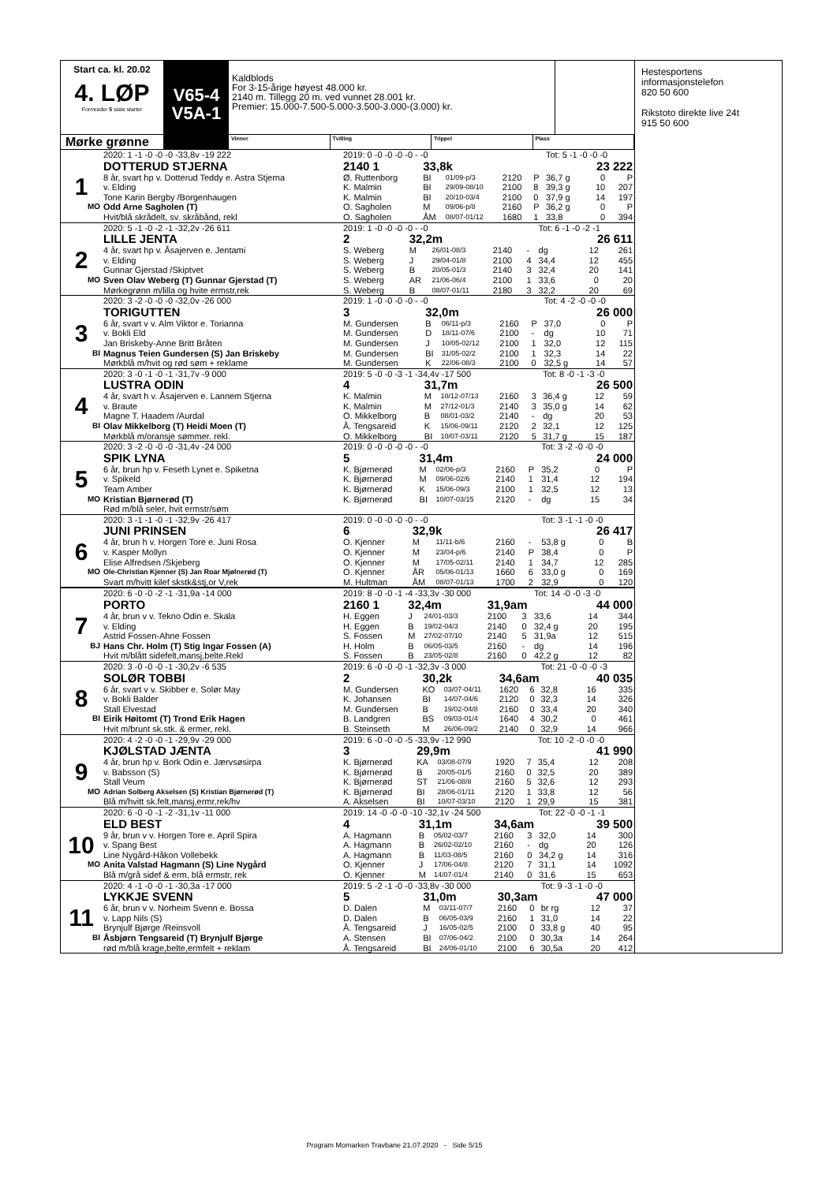Start ca. kl. 20.02
4. LØP
Formrader 5 siste starter
Mørke grønne
V65-4
V5A-1
Kaldblods
For 3-15-årige høyest 48.000 kr.
2140 m. Tillegg 20 m. ved vunnet 28.001 kr.
Premier: 15.000-7.500-5.000-3.500-3.000-(3.000) kr.
Vinner Tvilling Trippel Plass
| | 2020: 1 -1 -0 -0 -0 -33,8v -19 222 | 2019: 0 -0 -0 -0 -0 - -0 | | | | | Tot: 5 -1 -0 -0 -0 | | |
| | DOTTERUD STJERNA | 2140 1 | 33,8k | | | 23 222 | | | |
| 1 | 8 år, svart hp v. Dotterud Teddy e. Astra Stjerna | Ø. Ruttenborg | BI | 01/09-p/3 | 2120 | P | 36,7 g | 0 | P |
| | v. Elding | K. Malmin | BI | 29/09-08/10 | 2100 | 8 | 39,3 g | 10 | 207 |
| | Tone Karin Bergby /Borgenhaugen | K. Malmin | BI | 20/10-03/4 | 2100 | 0 | 37,9 g | 14 | 197 |
| MO | Odd Arne Sagholen (T) | O. Sagholen | M | 09/06-p/8 | 2160 | P | 36,2 g | 0 | P |
| | Hvit/blå skrådelt, sv. skråbånd, rekl | O. Sagholen | ÅM | 08/07-01/12 | 1680 | 1 | 33,8 | 0 | 394 |
| | 2020: 5 -1 -0 -2 -1 -32,2v -26 611 | 2019: 1 -0 -0 -0 -0 - -0 | | | | | Tot: 6 -1 -0 -2 -1 | | |
| | LILLE JENTA | 2 | 32,2m | | | 26 611 | | | |
| 2 | 4 år, svart hp v. Åsajerven e. Jentami | S. Weberg | M | 26/01-08/3 | 2140 | - | dg | 12 | 261 |
| | v. Elding | S. Weberg | J | 29/04-01/8 | 2100 | 4 | 34,4 | 12 | 455 |
| | Gunnar Gjerstad /Skiptvet | S. Weberg | B | 20/05-01/3 | 2140 | 3 | 32,4 | 20 | 141 |
| MO | Sven Olav Weberg (T) Gunnar Gjerstad (T) | S. Weberg | AR | 21/06-06/4 | 2100 | 1 | 33,6 | 0 | 20 |
| | Mørkegrønn m/lilla og hvite ermstr,rek | S. Weberg | B | 08/07-01/11 | 2180 | 3 | 32,2 | 20 | 69 |
| | 2020: 3 -2 -0 -0 -0 -32,0v -26 000 | 2019: 1 -0 -0 -0 -0 - -0 | | | | | Tot: 4 -2 -0 -0 -0 | | |
| | TORIGUTTEN | 3 | 32,0m | | | 26 000 | | | |
| 3 | 6 år, svart v v. Alm Viktor e. Torianna | M. Gundersen | B | 06/11-p/3 | 2160 | P | 37,0 | 0 | P |
| | v. Bokli Eld | M. Gundersen | D | 18/11-07/6 | 2100 | - | dg | 10 | 71 |
| | Jan Briskeby-Anne Britt Bråten | M. Gundersen | J | 10/05-02/12 | 2100 | 1 | 32,0 | 12 | 115 |
| BI | Magnus Teien Gundersen (S) Jan Briskeby | M. Gundersen | BI | 31/05-02/2 | 2100 | 1 | 32,3 | 14 | 22 |
| | Mørkblå m/hvit og rød søm + reklame | M. Gundersen | K | 22/06-08/3 | 2100 | 0 | 32,5 g | 14 | 57 |
| | 2020: 3 -0 -1 -0 -1 -31,7v -9 000 | 2019: 5 -0 -0 -3 -1 -34,4v -17 500 | | | | | Tot: 8 -0 -1 -3 -0 | | |
| | LUSTRA ODIN | 4 | 31,7m | | | 26 500 | | | |
| 4 | 4 år, svart h v. Åsajerven e. Lannem Stjerna | K. Malmin | M | 10/12-07/13 | 2160 | 3 | 36,4 g | 12 | 59 |
| | v. Braute | K. Malmin | M | 27/12-01/3 | 2140 | 3 | 35,0 g | 14 | 62 |
| | Magne T. Haadem /Aurdal | O. Mikkelborg | B | 08/01-03/2 | 2140 | - | dg | 20 | 53 |
| BI | Olav Mikkelborg (T) Heidi Moen (T) | Å. Tengsareid | K | 15/06-09/11 | 2120 | 2 | 32,1 | 12 | 125 |
| | Mørkblå m/oransje sømmer. rekl. | O. Mikkelborg | BI | 10/07-03/11 | 2120 | 5 | 31,7 g | 15 | 187 |
| | 2020: 3 -2 -0 -0 -0 -31,4v -24 000 | 2019: 0 -0 -0 -0 -0 - -0 | | | | | Tot: 3 -2 -0 -0 -0 | | |
| | SPIK LYNA | 5 | 31,4m | | | 24 000 | | | |
| 5 | 6 år, brun hp v. Feseth Lynet e. Spiketna | K. Bjørnerød | M | 02/06-p/3 | 2160 | P | 35,2 | 0 | P |
| | v. Spikeld | K. Bjørnerød | M | 09/06-02/6 | 2140 | 1 | 31,4 | 12 | 194 |
| | Team Amber | K. Bjørnerød | K | 15/06-09/3 | 2100 | 1 | 32,5 | 12 | 13 |
| MO | Kristian Bjørnerød (T) | K. Bjørnerød | BI | 10/07-03/15 | 2120 | - | dg | 15 | 34 |
| | Rød m/blå seler, hvit ermstr/søm | | | | | | | | |
| | 2020: 3 -1 -1 -0 -1 -32,9v -26 417 | 2019: 0 -0 -0 -0 -0 - -0 | | | | | Tot: 3 -1 -1 -0 -0 | | |
| | JUNI PRINSEN | 6 | 32,9k | | | 26 417 | | | |
| 6 | 4 år, brun h v. Horgen Tore e. Juni Rosa | O. Kjenner | M | 11/11-b/6 | 2160 | - | 53,8 g | 0 | B |
| | v. Kasper Mollyn | O. Kjenner | M | 23/04-p/6 | 2140 | P | 38,4 | 0 | P |
| | Elise Alfredsen /Skjeberg | O. Kjenner | M | 17/05-02/11 | 2140 | 1 | 34,7 | 12 | 285 |
| MO | Ole-Christian Kjenner (S) Jan Roar Mjølnerød (T) | O. Kjenner | ÅR | 05/06-01/13 | 1660 | 6 | 33,0 g | 0 | 169 |
| | Svart m/hvitt kilef skstk&stj,or V,rek | M. Hultman | ÅM | 08/07-01/13 | 1700 | 2 | 32,9 | 0 | 120 |
| | 2020: 6 -0 -0 -2 -1 -31,9a -14 000 | 2019: 8 -0 -0 -1 -4 -33,3v -30 000 | | | | | Tot: 14 -0 -0 -3 -0 | | |
| | PORTO | 2160 1 | 32,4m | | 31,9am | | | 44 000 | |
| 7 | 4 år, brun v v. Tekno Odin e. Skala | H. Eggen | J | 24/01-03/3 | 2100 | 3 | 33,6 | 14 | 344 |
| | v. Elding | H. Eggen | B | 19/02-04/3 | 2140 | 0 | 32,4 g | 20 | 195 |
| | Astrid Fossen-Ahne Fossen | S. Fossen | M | 27/02-07/10 | 2140 | 5 | 31,9a | 12 | 515 |
| BJ | Hans Chr. Holm (T) Stig Ingar Fossen (A) | H. Holm | B | 06/05-03/5 | 2160 | - | dg | 14 | 196 |
| | Hvit m/blått sidefelt,mansj,belte.Rekl | S. Fossen | B | 23/05-02/8 | 2160 | 0 | 42,2 g | 12 | 82 |
| | 2020: 3 -0 -0 -0 -1 -30,2v -6 535 | 2019: 6 -0 -0 -0 -1 -32,3v -3 000 | | | | | Tot: 21 -0 -0 -0 -3 | | |
| | SOLØR TOBBI | 2 | 30,2k | | 34,6am | | | 40 035 | |
| 8 | 6 år, svart v v. Skibber e. Solør May | M. Gundersen | KO | 03/07-04/11 | 1620 | 6 | 32,8 | 16 | 335 |
| | v. Bokli Balder | K. Johansen | BI | 14/07-04/6 | 2120 | 0 | 32,3 | 14 | 326 |
| | Stall Elvestad | M. Gundersen | B | 19/02-04/8 | 2160 | 0 | 33,4 | 20 | 340 |
| BI | Eirik Høitomt (T) Trond Erik Hagen | B. Landgren | BS | 09/03-01/4 | 1640 | 4 | 30,2 | 0 | 461 |
| | Hvit m/brunt sk.stk. & ermer, rekl. | B. Steinseth | M | 26/06-09/2 | 2140 | 0 | 32,9 | 14 | 966 |
| | 2020: 4 -2 -0 -0 -1 -29,9v -29 000 | 2019: 6 -0 -0 -0 -5 -33,9v -12 990 | | | | | Tot: 10 -2 -0 -0 -0 | | |
| | KJØLSTAD JÆNTA | 3 | 29,9m | | | 41 990 | | | |
| 9 | 4 år, brun hp v. Bork Odin e. Jærvsøsirpa | K. Bjørnerød | KA | 03/08-07/9 | 1920 | 7 | 35,4 | 12 | 208 |
| | v. Babsson (S) | K. Bjørnerød | B | 20/05-01/5 | 2160 | 0 | 32,5 | 20 | 389 |
| | Stall Veum | K. Bjørnerød | ST | 21/06-08/8 | 2160 | 5 | 32,6 | 12 | 293 |
| MO | Adrian Solberg Akselsen (S) Kristian Bjørnerød (T) | K. Bjørnerød | BI | 28/06-01/11 | 2120 | 1 | 33,8 | 12 | 56 |
| | Blå m/hvitt sk.felt,mansj,ermr,rek/hv | A. Akselsen | BI | 10/07-03/10 | 2120 | 1 | 29,9 | 15 | 381 |
| | 2020: 6 -0 -0 -1 -2 -31,1v -11 000 | 2019: 14 -0 -0 -0 -10 -32,1v -24 500 | | | | | Tot: 22 -0 -0 -1 -1 | | |
| | ELD BEST | 4 | 31,1m | | 34,6am | | | 39 500 | |
| 10 | 9 år, brun v v. Horgen Tore e. April Spira | A. Hagmann | B | 05/02-03/7 | 2160 | 3 | 32,0 | 14 | 300 |
| | v. Spang Best | A. Hagmann | B | 26/02-02/10 | 2160 | - | dg | 20 | 126 |
| | Line Nygård-Håkon Vollebekk | A. Hagmann | B | 11/03-08/5 | 2160 | 0 | 34,2 g | 14 | 316 |
| MO | Anita Valstad Hagmann (S) Line Nygård | O. Kjenner | J | 17/06-04/8 | 2120 | 7 | 31,1 | 14 | 1092 |
| | Blå m/grå sidef & erm, blå ermstr, rek | O. Kjenner | M | 14/07-01/4 | 2140 | 0 | 31,6 | 15 | 653 |
| | 2020: 4 -1 -0 -0 -1 -30,3a -17 000 | 2019: 5 -2 -1 -0 -0 -33,8v -30 000 | | | | | Tot: 9 -3 -1 -0 -0 | | |
| | LYKKJE SVENN | 5 | 31,0m | | 30,3am | | | 47 000 | |
| 11 | 6 år, brun v v. Norheim Svenn e. Bossa | D. Dalen | M | 03/11-07/7 | 2160 | 0 | br rg | 12 | 37 |
| | v. Lapp Nils (S) | D. Dalen | B | 06/05-03/9 | 2160 | 1 | 31,0 | 14 | 22 |
| | Brynjulf Bjørge /Reinsvoll | Å. Tengsareid | J | 16/05-02/5 | 2100 | 0 | 33,8 g | 40 | 95 |
| BI | Åsbjørn Tengsareid (T) Brynjulf Bjørge | A. Stensen | BI | 07/06-04/2 | 2100 | 0 | 30,3a | 14 | 264 |
| | rød m/blå krage,belte,ermfelt + reklam | Å. Tengsareid | BI | 24/06-01/10 | 2100 | 6 | 30,5a | 20 | 412 |
Hestesportens informasjonstelefon
820 50 600
Rikstoto direkte live 24t
915 50 600
Program Momarken Travbane 21.07.2020 - Side 5/15